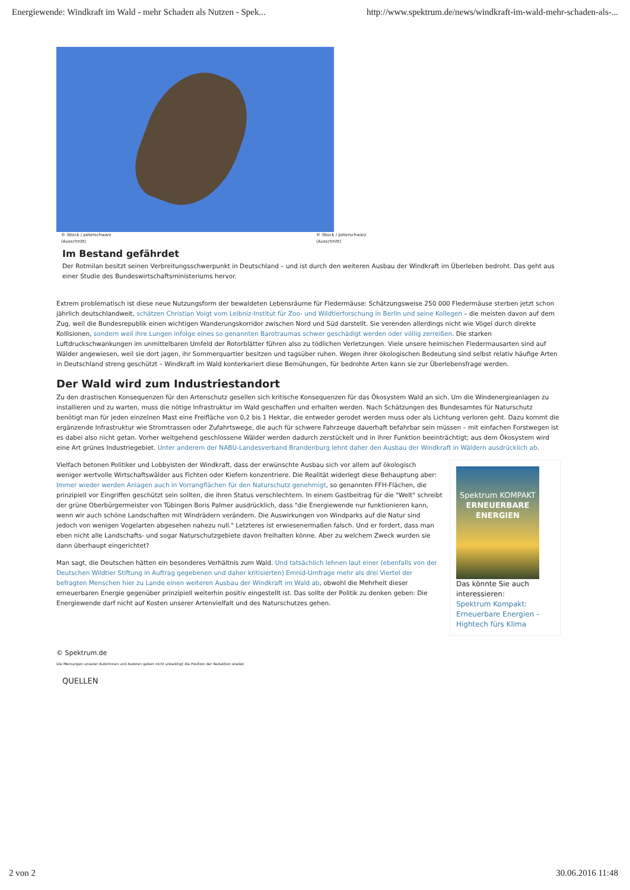Energiewende: Windkraft im Wald - mehr Schaden als Nutzen - Spek... http://www.spektrum.de/news/windkraft-im-wald-mehr-schaden-als-...
© iStock / peterschwarz
(Ausschnitt)
© iStock / peterschwarz
(Ausschnitt)
Im Bestand gefährdet
Der Rotmilan besitzt seinen Verbreitungsschwerpunkt in Deutschland – und ist durch den weiteren Ausbau der Windkraft im Überleben bedroht. Das geht aus einer Studie des Bundeswirtschaftsministeriums hervor.
Extrem problematisch ist diese neue Nutzungsform der bewaldeten Lebensräume für Fledermäuse: Schätzungsweise 250 000 Fledermäuse sterben jetzt schon jährlich deutschlandweit, schätzen Christian Voigt vom Leibniz-Institut für Zoo- und Wildtierforschung in Berlin und seine Kollegen – die meisten davon auf dem Zug, weil die Bundesrepublik einen wichtigen Wanderungskorridor zwischen Nord und Süd darstellt. Sie verenden allerdings nicht wie Vögel durch direkte Kollisionen, sondern weil ihre Lungen infolge eines so genannten Barotraumas schwer geschädigt werden oder völlig zerreißen. Die starken Luftdruckschwankungen im unmittelbaren Umfeld der Rotorblätter führen also zu tödlichen Verletzungen. Viele unsere heimischen Fledermausarten sind auf Wälder angewiesen, weil sie dort jagen, ihr Sommerquartier besitzen und tagsüber ruhen. Wegen ihrer ökologischen Bedeutung sind selbst relativ häufige Arten in Deutschland streng geschützt – Windkraft im Wald konterkariert diese Bemühungen, für bedrohte Arten kann sie zur Überlebensfrage werden.
Der Wald wird zum Industriestandort
Zu den drastischen Konsequenzen für den Artenschutz gesellen sich kritische Konsequenzen für das Ökosystem Wald an sich. Um die Windenergieanlagen zu installieren und zu warten, muss die nötige Infrastruktur im Wald geschaffen und erhalten werden. Nach Schätzungen des Bundesamtes für Naturschutz benötigt man für jeden einzelnen Mast eine Freifläche von 0,2 bis 1 Hektar, die entweder gerodet werden muss oder als Lichtung verloren geht. Dazu kommt die ergänzende Infrastruktur wie Stromtrassen oder Zufahrtswege, die auch für schwere Fahrzeuge dauerhaft befahrbar sein müssen – mit einfachen Forstwegen ist es dabei also nicht getan. Vorher weitgehend geschlossene Wälder werden dadurch zerstückelt und in ihrer Funktion beeinträchtigt; aus dem Ökosystem wird eine Art grünes Industriegebiet. Unter anderem der NABU-Landesverband Brandenburg lehnt daher den Ausbau der Windkraft in Wäldern ausdrücklich ab.
Vielfach betonen Politiker und Lobbyisten der Windkraft, dass der erwünschte Ausbau sich vor allem auf ökologisch weniger wertvolle Wirtschaftswälder aus Fichten oder Kiefern konzentriere. Die Realität widerlegt diese Behauptung aber: Immer wieder werden Anlagen auch in Vorrangflächen für den Naturschutz genehmigt, so genannten FFH-Flächen, die prinzipiell vor Eingriffen geschützt sein sollten, die ihren Status verschlechtern. In einem Gastbeitrag für die "Welt" schreibt der grüne Oberbürgermeister von Tübingen Boris Palmer ausdrücklich, dass "die Energiewende nur funktionieren kann, wenn wir auch schöne Landschaften mit Windrädern verändern. Die Auswirkungen von Windparks auf die Natur sind jedoch von wenigen Vogelarten abgesehen nahezu null." Letzteres ist erwiesenermaßen falsch. Und er fordert, dass man eben nicht alle Landschafts- und sogar Naturschutzgebiete davon freihalten könne. Aber zu welchem Zweck wurden sie dann überhaupt eingerichtet?
Man sagt, die Deutschen hätten ein besonderes Verhältnis zum Wald. Und tatsächlich lehnen laut einer (ebenfalls von der Deutschen Wildtier Stiftung in Auftrag gegebenen und daher kritisierten) Emnid-Umfrage mehr als drei Viertel der befragten Menschen hier zu Lande einen weiteren Ausbau der Windkraft im Wald ab, obwohl die Mehrheit dieser erneuerbaren Energie gegenüber prinzipiell weiterhin positiv eingestellt ist. Das sollte der Politik zu denken geben: Die Energiewende darf nicht auf Kosten unserer Artenvielfalt und des Naturschutzes gehen.
Spektrum KOMPAKT
ERNEUERBARE ENERGIEN
Das könnte Sie auch interessieren:
Spektrum Kompakt: Erneuerbare Energien – Hightech fürs Klima
© Spektrum.de
Die Meinungen unserer Autorinnen und Autoren geben nicht unbedingt die Position der Redaktion wieder.
QUELLEN
2 von 2 30.06.2016 11:48